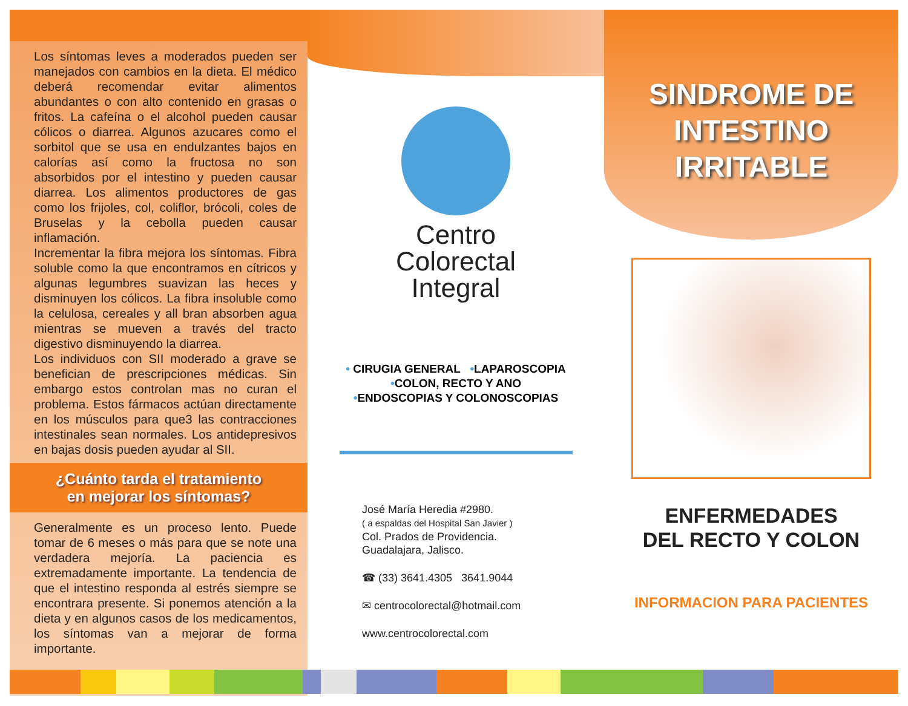Los síntomas leves a moderados pueden ser manejados con cambios en la dieta. El médico deberá recomendar evitar alimentos abundantes o con alto contenido en grasas o fritos. La cafeína o el alcohol pueden causar cólicos o diarrea. Algunos azucares como el sorbitol que se usa en endulzantes bajos en calorías así como la fructosa no son absorbidos por el intestino y pueden causar diarrea. Los alimentos productores de gas como los frijoles, col, coliflor, brócoli, coles de Bruselas y la cebolla pueden causar inflamación.
Incrementar la fibra mejora los síntomas. Fibra soluble como la que encontramos en cítricos y algunas legumbres suavizan las heces y disminuyen los cólicos. La fibra insoluble como la celulosa, cereales y all bran absorben agua mientras se mueven a través del tracto digestivo disminuyendo la diarrea.
Los individuos con SII moderado a grave se benefician de prescripciones médicas. Sin embargo estos controlan mas no curan el problema. Estos fármacos actúan directamente en los músculos para que3 las contracciones intestinales sean normales. Los antidepresivos en bajas dosis pueden ayudar al SII.
¿Cuánto tarda el tratamiento
en mejorar los síntomas?
Generalmente es un proceso lento. Puede tomar de 6 meses o más para que se note una verdadera mejoría. La paciencia es extremadamente importante. La tendencia de que el intestino responda al estrés siempre se encontrara presente. Si ponemos atención a la dieta y en algunos casos de los medicamentos, los síntomas van a mejorar de forma importante.
Centro
Colorectal
Integral
• CIRUGIA GENERAL •LAPAROSCOPIA
•COLON, RECTO Y ANO
•ENDOSCOPIAS Y COLONOSCOPIAS
José María Heredia #2980.
( a espaldas del Hospital San Javier )
Col. Prados de Providencia.
Guadalajara, Jalisco.
☎ (33) 3641.4305 3641.9044
✉ centrocolorectal@hotmail.com
www.centrocolorectal.com
SINDROME DE
INTESTINO
IRRITABLE
ENFERMEDADES
DEL RECTO Y COLON
INFORMACION PARA PACIENTES